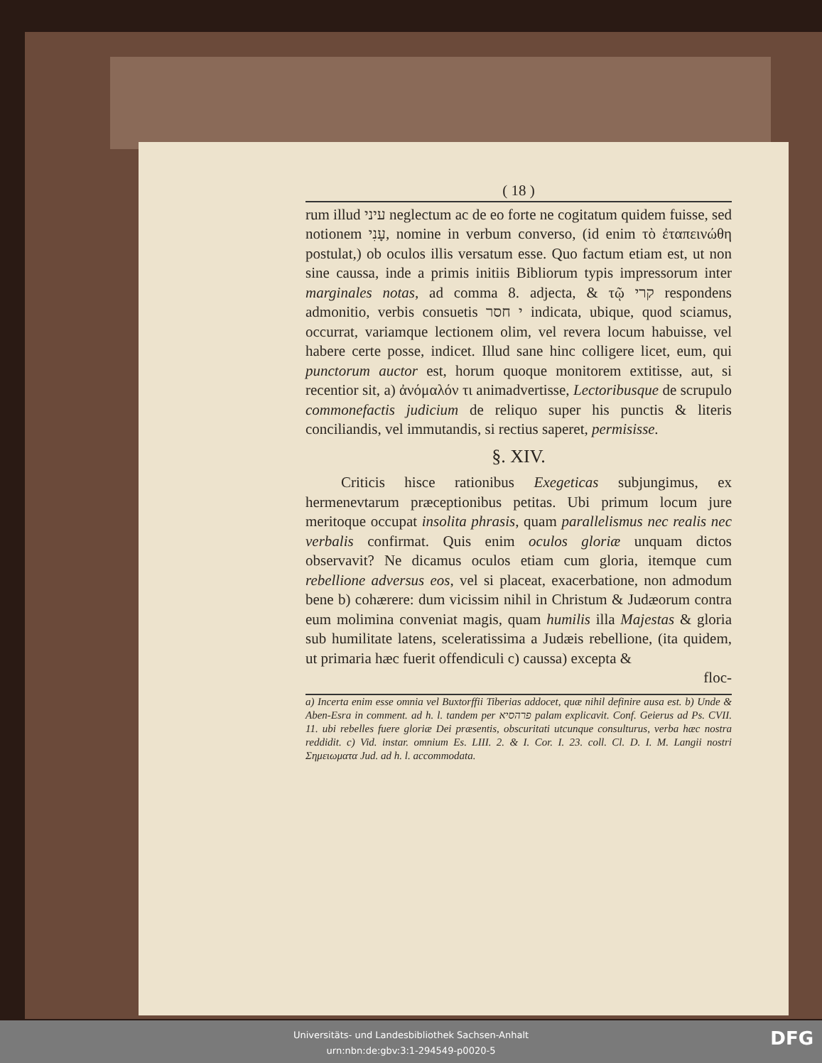( 18 )
rum illud עיני neglectum ac de eo forte ne cogitatum quidem fuisse, sed notionem עָנִי, nomine in verbum converso, (id enim τὸ ἐταπεινώθη postulat,) ob oculos illis versatum esse. Quo factum etiam est, ut non sine caussa, inde a primis initiis Bibliorum typis impressorum inter marginales notas, ad comma 8. adjecta, & τῷ קרי respondens admonitio, verbis consuetis י חסר indicata, ubique, quod sciamus, occurrat, variamque lectionem olim, vel revera locum habuisse, vel habere certe posse, indicet. Illud sane hinc colligere licet, eum, qui punctorum auctor est, horum quoque monitorem extitisse, aut, si recentior sit, a) ἀνόμαλόν τι animadvertisse, Lectoribusque de scrupulo commonefactis judicium de reliquo super his punctis & literis conciliandis, vel immutandis, si rectius saperet, permisisse.
§. XIV.
Criticis hisce rationibus Exegeticas subjungimus, ex hermenevtarum præceptionibus petitas. Ubi primum locum jure meritoque occupat insolita phrasis, quam parallelismus nec realis nec verbalis confirmat. Quis enim oculos gloriæ unquam dictos observavit? Ne dicamus oculos etiam cum gloria, itemque cum rebellione adversus eos, vel si placeat, exacerbatione, non admodum bene b) cohærere: dum vicissim nihil in Christum & Judæorum contra eum molimina conveniat magis, quam humilis illa Majestas & gloria sub humilitate latens, sceleratissima a Judæis rebellione, (ita quidem, ut primaria hæc fuerit offendiculi c) caussa) excepta &
floc-
a) Incerta enim esse omnia vel Buxtorffii Tiberias addocet, quæ nihil definire ausa est. b) Unde & Aben-Esra in comment. ad h. l. tandem per פרהסיא palam explicavit. Conf. Geierus ad Ps. CVII. 11. ubi rebelles fuere gloriæ Dei præsentis, obscuritati utcunque consulturus, verba hæc nostra reddidit. c) Vid. instar. omnium Es. LIII. 2. & I. Cor. I. 23. coll. Cl. D. I. M. Langii nostri Σημειωματα Jud. ad h. l. accommodata.
Universitäts- und Landesbibliothek Sachsen-Anhalt
urn:nbn:de:gbv:3:1-294549-p0020-5
DFG